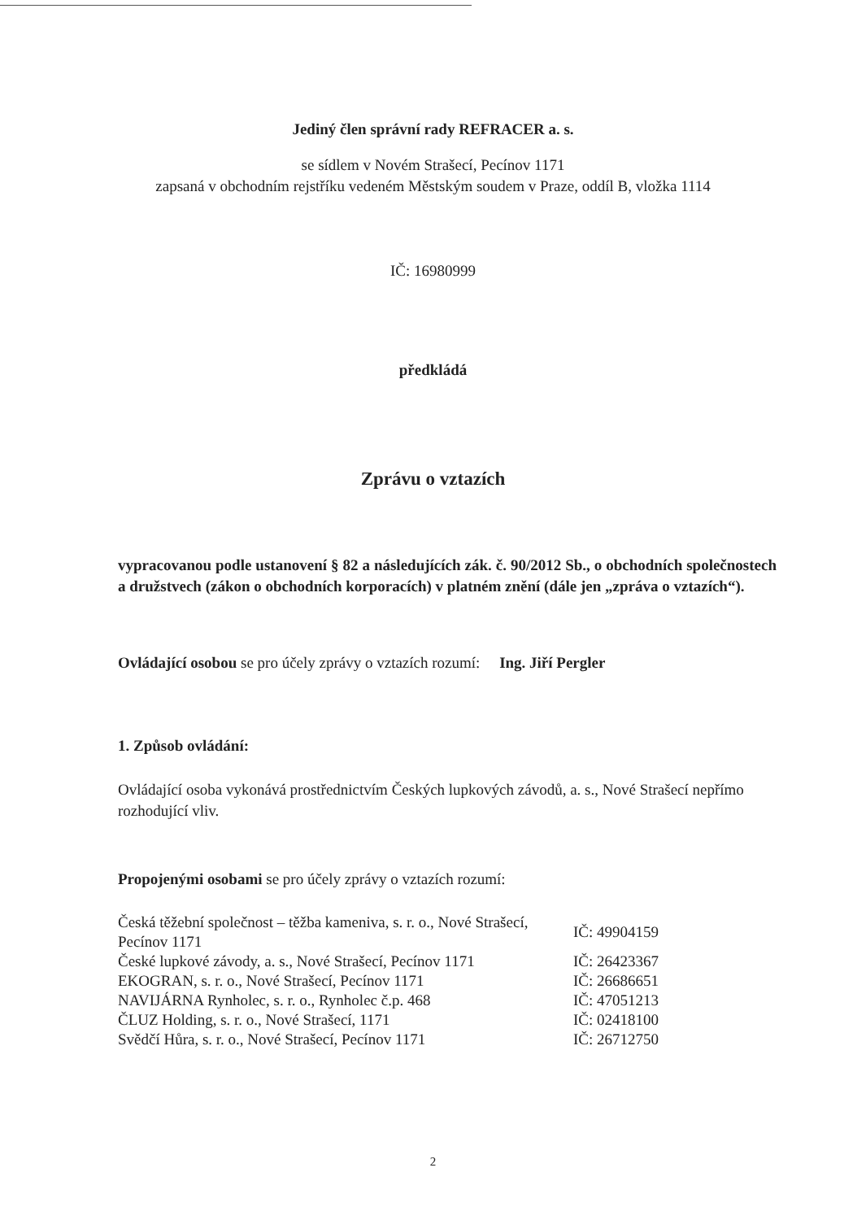Jediný člen správní rady REFRACER a. s.
se sídlem v Novém Strašecí, Pecínov 1171
zapsaná v obchodním rejstříku vedeném Městským soudem v Praze, oddíl B, vložka 1114
IČ: 16980999
předkládá
Zprávu o vztazích
vypracovanou podle ustanovení § 82 a následujících zák. č. 90/2012 Sb., o obchodních společnostech a družstvech (zákon o obchodních korporacích) v platném znění (dále jen „zpráva o vztazích“).
Ovládající osobou se pro účely zprávy o vztazích rozumí: Ing. Jiří Pergler
1. Způsob ovládání:
Ovládající osoba vykonává prostřednictvím Českých lupkových závodů, a. s., Nové Strašecí nepřímo rozhodující vliv.
Propojenými osobami se pro účely zprávy o vztazích rozumí:
| Česká těžební společnost – těžba kameniva, s. r. o., Nové Strašecí, Pecínov 1171 | IČ: 49904159 |
| České lupkové závody, a. s., Nové Strašecí, Pecínov 1171 | IČ: 26423367 |
| EKOGRAN, s. r. o., Nové Strašecí, Pecínov 1171 | IČ: 26686651 |
| NAVIJÁRNA Rynholec, s. r. o., Rynholec č.p. 468 | IČ: 47051213 |
| ČLUZ Holding, s. r. o., Nové Strašecí, 1171 | IČ: 02418100 |
| Svědčí Hůra, s. r. o., Nové Strašecí, Pecínov 1171 | IČ: 26712750 |
2